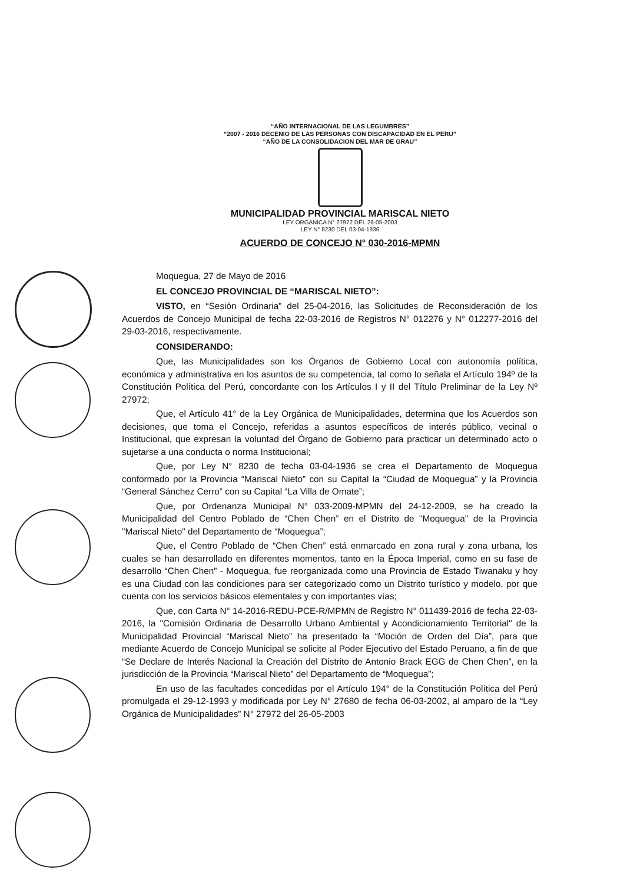“AÑO INTERNACIONAL DE LAS LEGUMBRES”
“2007 - 2016 DECENIO DE LAS PERSONAS CON DISCAPACIDAD EN EL PERU”
“AÑO DE LA CONSOLIDACION DEL MAR DE GRAU”
MUNICIPALIDAD PROVINCIAL MARISCAL NIETO
LEY ORGANICA N° 27972 DEL 26-05-2003
LEY N° 8230 DEL 03-04-1936
ACUERDO DE CONCEJO N° 030-2016-MPMN
Moquegua, 27 de Mayo de 2016
EL CONCEJO PROVINCIAL DE “MARISCAL NIETO”:
VISTO, en “Sesión Ordinaria” del 25-04-2016, las Solicitudes de Reconsideración de los Acuerdos de Concejo Municipal de fecha 22-03-2016 de Registros N° 012276 y N° 012277-2016 del 29-03-2016, respectivamente.
CONSIDERANDO:
Que, las Municipalidades son los Órganos de Gobierno Local con autonomía política, económica y administrativa en los asuntos de su competencia, tal como lo señala el Artículo 194º de la Constitución Política del Perú, concordante con los Artículos I y II del Título Preliminar de la Ley Nº 27972;
Que, el Artículo 41° de la Ley Orgánica de Municipalidades, determina que los Acuerdos son decisiones, que toma el Concejo, referidas a asuntos específicos de interés público, vecinal o Institucional, que expresan la voluntad del Órgano de Gobierno para practicar un determinado acto o sujetarse a una conducta o norma Institucional;
Que, por Ley N° 8230 de fecha 03-04-1936 se crea el Departamento de Moquegua conformado por la Provincia “Mariscal Nieto” con su Capital la “Ciudad de Moquegua” y la Provincia “General Sánchez Cerro” con su Capital “La Villa de Omate”;
Que, por Ordenanza Municipal N° 033-2009-MPMN del 24-12-2009, se ha creado la Municipalidad del Centro Poblado de “Chen Chen” en el Distrito de "Moquegua" de la Provincia "Mariscal Nieto" del Departamento de “Moquegua”;
Que, el Centro Poblado de “Chen Chen” está enmarcado en zona rural y zona urbana, los cuales se han desarrollado en diferentes momentos, tanto en la Época Imperial, como en su fase de desarrollo “Chen Chen” - Moquegua, fue reorganizada como una Provincia de Estado Tiwanaku y hoy es una Ciudad con las condiciones para ser categorizado como un Distrito turístico y modelo, por que cuenta con los servicios básicos elementales y con importantes vías;
Que, con Carta N° 14-2016-REDU-PCE-R/MPMN de Registro N° 011439-2016 de fecha 22-03-2016, la "Comisión Ordinaria de Desarrollo Urbano Ambiental y Acondicionamiento Territorial" de la Municipalidad Provincial “Mariscal Nieto” ha presentado la “Moción de Orden del Día”, para que mediante Acuerdo de Concejo Municipal se solicite al Poder Ejecutivo del Estado Peruano, a fin de que “Se Declare de Interés Nacional la Creación del Distrito de Antonio Brack EGG de Chen Chen”, en la jurisdicción de la Provincia “Mariscal Nieto” del Departamento de “Moquegua”;
En uso de las facultades concedidas por el Artículo 194° de la Constitución Política del Perú promulgada el 29-12-1993 y modificada por Ley N° 27680 de fecha 06-03-2002, al amparo de la “Ley Orgánica de Municipalidades” N° 27972 del 26-05-2003